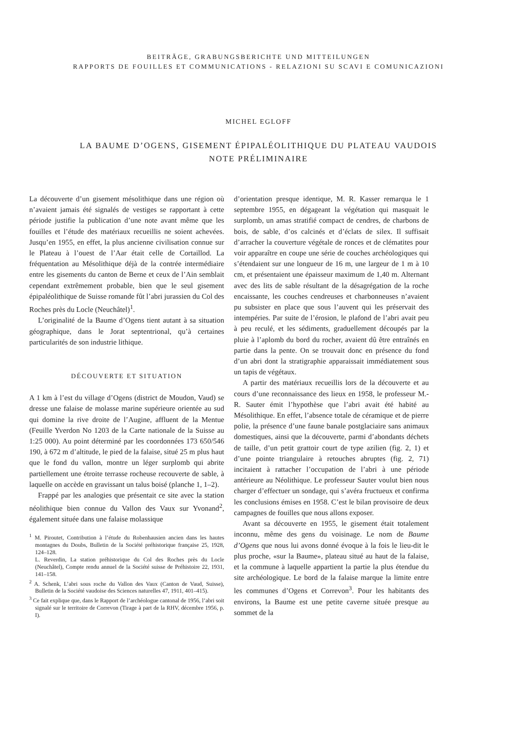BEITRÄGE, GRABUNGSBERICHTE UND MITTEILUNGEN
RAPPORTS DE FOUILLES ET COMMUNICATIONS - RELAZIONI SU SCAVI E COMUNICAZIONI
MICHEL EGLOFF
LA BAUME D’OGENS, GISEMENT ÉPIPALÉOLITHIQUE DU PLATEAU VAUDOIS
NOTE PRÉLIMINAIRE
La découverte d’un gisement mésolithique dans une région où n’avaient jamais été signalés de vestiges se rapportant à cette période justifie la publication d’une note avant même que les fouilles et l’étude des matériaux recueillis ne soient achevées. Jusqu’en 1955, en effet, la plus ancienne civilisation connue sur le Plateau à l’ouest de l’Aar était celle de Cortaillod. La fréquentation au Mésolithique déjà de la contrée intermédiaire entre les gisements du canton de Berne et ceux de l’Ain semblait cependant extrêmement probable, bien que le seul gisement épipaléolithique de Suisse romande fût l’abri jurassien du Col des Roches près du Locle (Neuchâtel)<sup>1</sup>.
L’originalité de la Baume d’Ogens tient autant à sa situation géographique, dans le Jorat septentrional, qu’à certaines particularités de son industrie lithique.
DÉCOUVERTE ET SITUATION
A 1 km à l’est du village d’Ogens (district de Moudon, Vaud) se dresse une falaise de molasse marine supérieure orientée au sud qui domine la rive droite de l’Augine, affluent de la Mentue (Feuille Yverdon No 1203 de la Carte nationale de la Suisse au 1:25 000). Au point déterminé par les coordonnées 173 650/546 190, à 672 m d’altitude, le pied de la falaise, situé 25 m plus haut que le fond du vallon, montre un léger surplomb qui abrite partiellement une étroite terrasse rocheuse recouverte de sable, à laquelle on accède en gravissant un talus boisé (planche 1, 1–2).
Frappé par les analogies que présentait ce site avec la station néolithique bien connue du Vallon des Vaux sur Yvonand<sup>2</sup>, également située dans une falaise molassique
<sup>1</sup> M. Piroutet, Contribution à l’étude du Robenhausien ancien dans les hautes montagnes du Doubs, Bulletin de la Société préhistorique française 25, 1928, 124–128.
L. Reverdin, La station préhistorique du Col des Roches près du Locle (Neuchâtel), Compte rendu annuel de la Société suisse de Préhistoire 22, 1931, 141–158.
<sup>2</sup> A. Schenk, L’abri sous roche du Vallon des Vaux (Canton de Vaud, Suisse), Bulletin de la Société vaudoise des Sciences naturelles 47, 1911, 401–415).
<sup>3</sup> Ce fait explique que, dans le Rapport de l’archéologue cantonal de 1956, l’abri soit signalé sur le territoire de Correvon (Tirage à part de la RHV, décembre 1956, p. I).
d’orientation presque identique, M. R. Kasser remarqua le 1 septembre 1955, en dégageant la végétation qui masquait le surplomb, un amas stratifié compact de cendres, de charbons de bois, de sable, d’os calcinés et d’éclats de silex. Il suffisait d’arracher la couverture végétale de ronces et de clématites pour voir apparaître en coupe une série de couches archéologiques qui s’étendaient sur une longueur de 16 m, une largeur de 1 m à 10 cm, et présentaient une épaisseur maximum de 1,40 m. Alternant avec des lits de sable résultant de la désagrégation de la roche encaissante, les couches cendreuses et charbonneuses n’avaient pu subsister en place que sous l’auvent qui les préservait des intempéries. Par suite de l’érosion, le plafond de l’abri avait peu à peu reculé, et les sédiments, graduellement découpés par la pluie à l’aplomb du bord du rocher, avaient dû être entraînés en partie dans la pente. On se trouvait donc en présence du fond d’un abri dont la stratigraphie apparaissait immédiatement sous un tapis de végétaux.
A partir des matériaux recueillis lors de la découverte et au cours d’une reconnaissance des lieux en 1958, le professeur M.-R. Sauter émit l’hypothèse que l’abri avait été habité au Mésolithique. En effet, l’absence totale de céramique et de pierre polie, la présence d’une faune banale postglaciaire sans animaux domestiques, ainsi que la découverte, parmi d’abondants déchets de taille, d’un petit grattoir court de type azilien (fig. 2, 1) et d’une pointe triangulaire à retouches abruptes (fig. 2, 71) incitaient à rattacher l’occupation de l’abri à une période antérieure au Néolithique. Le professeur Sauter voulut bien nous charger d’effectuer un sondage, qui s’avéra fructueux et confirma les conclusions émises en 1958. C’est le bilan provisoire de deux campagnes de fouilles que nous allons exposer.
Avant sa découverte en 1955, le gisement était totalement inconnu, même des gens du voisinage. Le nom de Baume d’Ogens que nous lui avons donné évoque à la fois le lieu-dit le plus proche, «sur la Baume», plateau situé au haut de la falaise, et la commune à laquelle appartient la partie la plus étendue du site archéologique. Le bord de la falaise marque la limite entre les communes d’Ogens et Correvon<sup>3</sup>. Pour les habitants des environs, la Baume est une petite caverne située presque au sommet de la